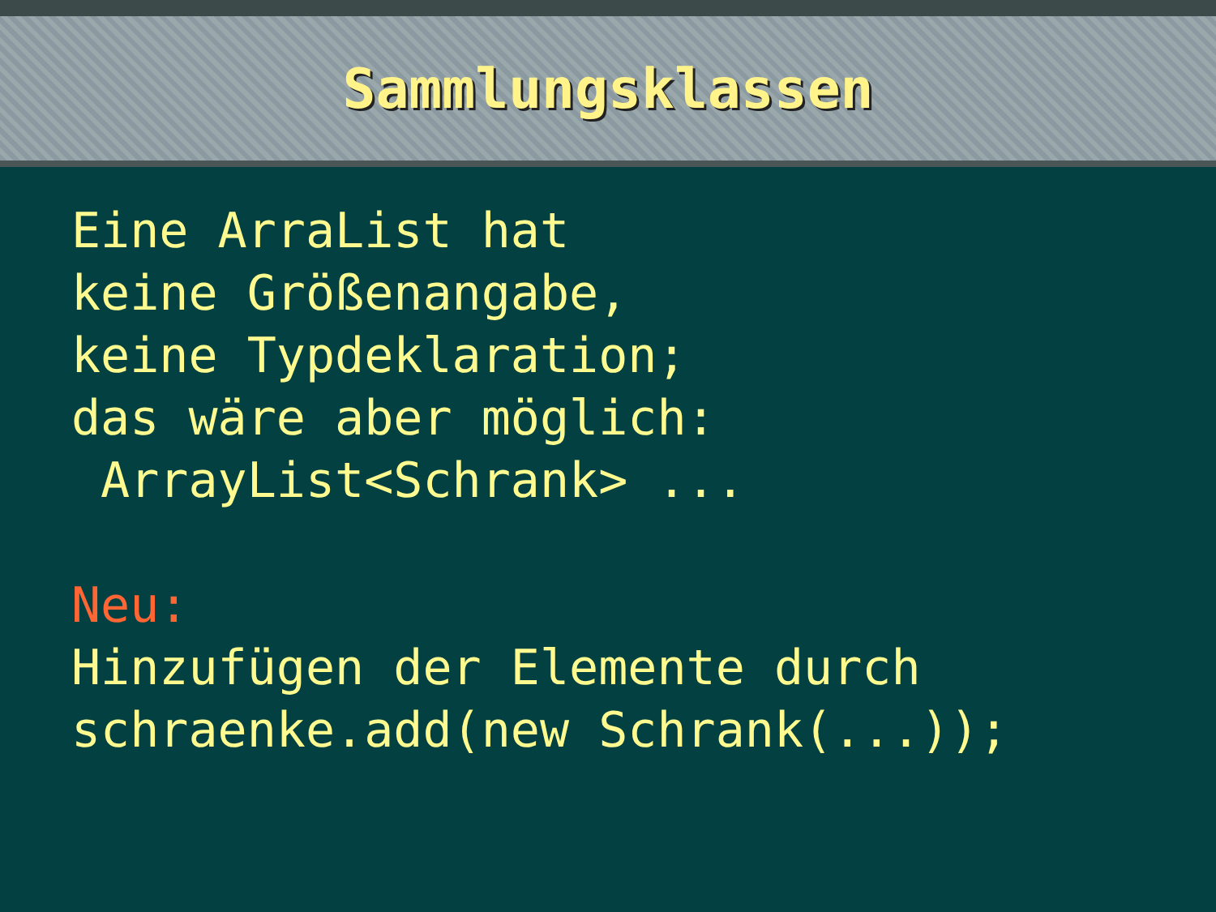Sammlungsklassen
Eine ArraList hat keine Größenangabe, keine Typdeklaration; das wäre aber möglich: ArrayList<Schrank> ... Neu: Hinzufügen der Elemente durch schraenke.add(new Schrank(...));